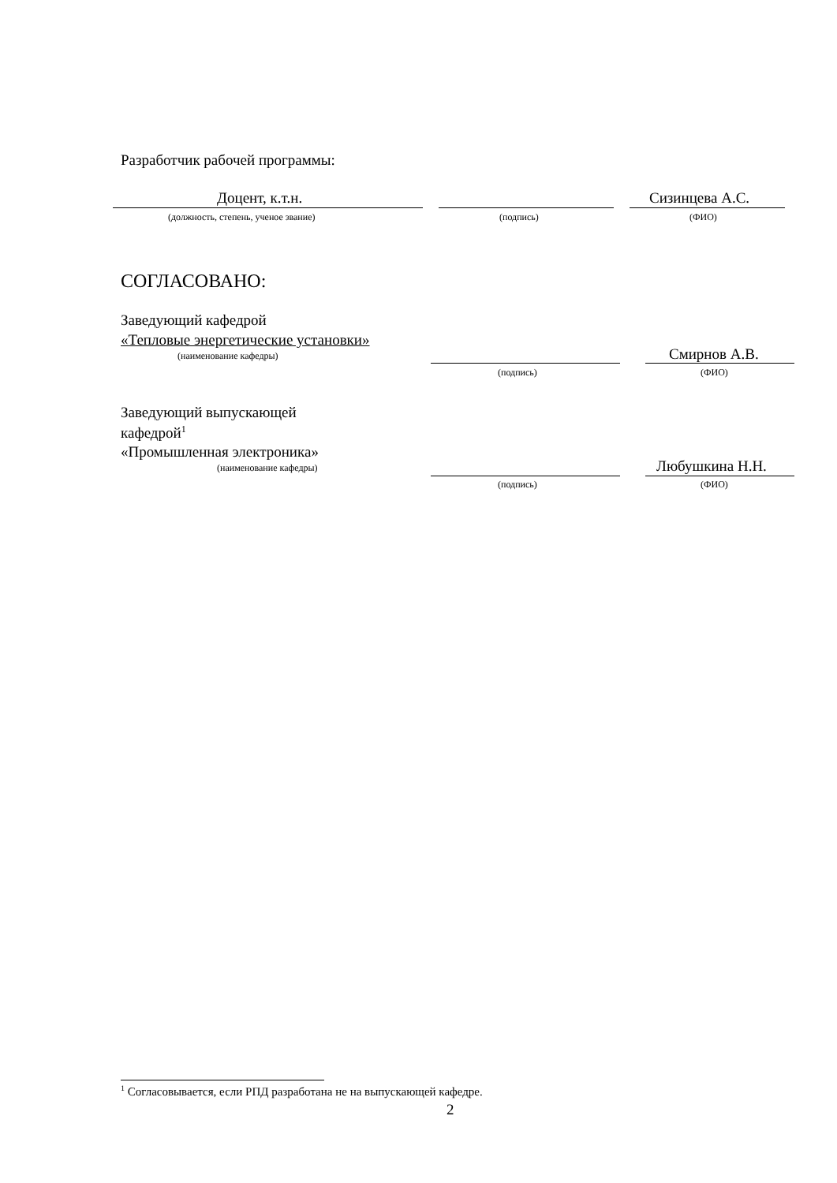Разработчик рабочей программы:
Доцент, к.т.н. Сизинцева А.С.
(должность, степень, ученое звание) (подпись) (ФИО)
СОГЛАСОВАНО:
Заведующий кафедрой
«Тепловые энергетические установки»
(наименование кафедры) Смирнов А.В.
(подпись) (ФИО)
Заведующий выпускающей
кафедрой<sup>1</sup>
«Промышленная электроника»
(наименование кафедры) Любушкина Н.Н.
(подпись) (ФИО)
<sup>1</sup> Согласовывается, если РПД разработана не на выпускающей кафедре.
2